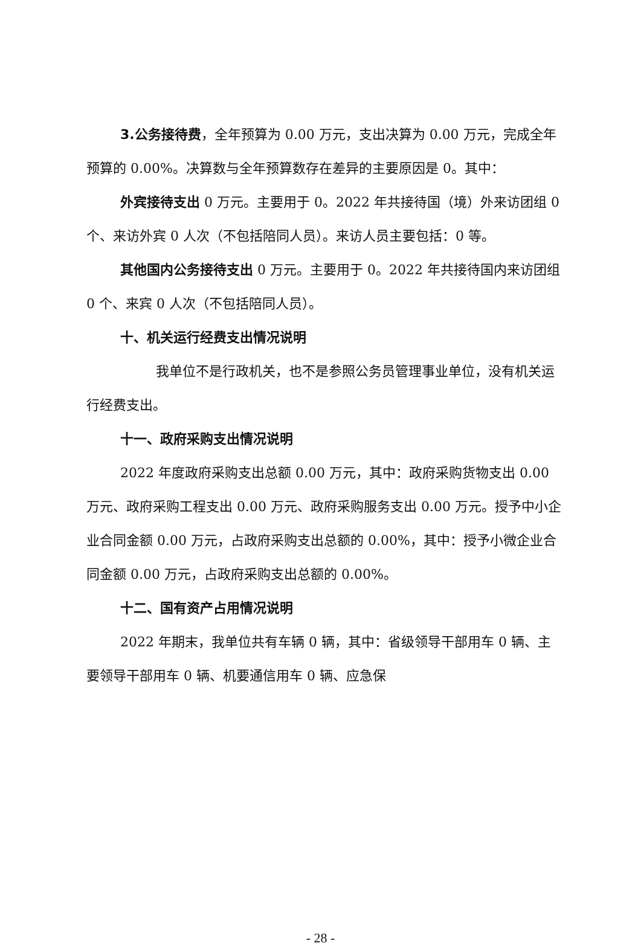3.公务接待费，全年预算为 0.00 万元，支出决算为 0.00 万元，完成全年预算的 0.00%。决算数与全年预算数存在差异的主要原因是 0。其中：
外宾接待支出 0 万元。主要用于 0。2022 年共接待国（境）外来访团组 0 个、来访外宾 0 人次（不包括陪同人员）。来访人员主要包括：0 等。
其他国内公务接待支出 0 万元。主要用于 0。2022 年共接待国内来访团组 0 个、来宾 0 人次（不包括陪同人员）。
十、机关运行经费支出情况说明
我单位不是行政机关，也不是参照公务员管理事业单位，没有机关运行经费支出。
十一、政府采购支出情况说明
2022 年度政府采购支出总额 0.00 万元，其中：政府采购货物支出 0.00 万元、政府采购工程支出 0.00 万元、政府采购服务支出 0.00 万元。授予中小企业合同金额 0.00 万元，占政府采购支出总额的 0.00%，其中：授予小微企业合同金额 0.00 万元，占政府采购支出总额的 0.00%。
十二、国有资产占用情况说明
2022 年期末，我单位共有车辆 0 辆，其中：省级领导干部用车 0 辆、主要领导干部用车 0 辆、机要通信用车 0 辆、应急保
- 28 -